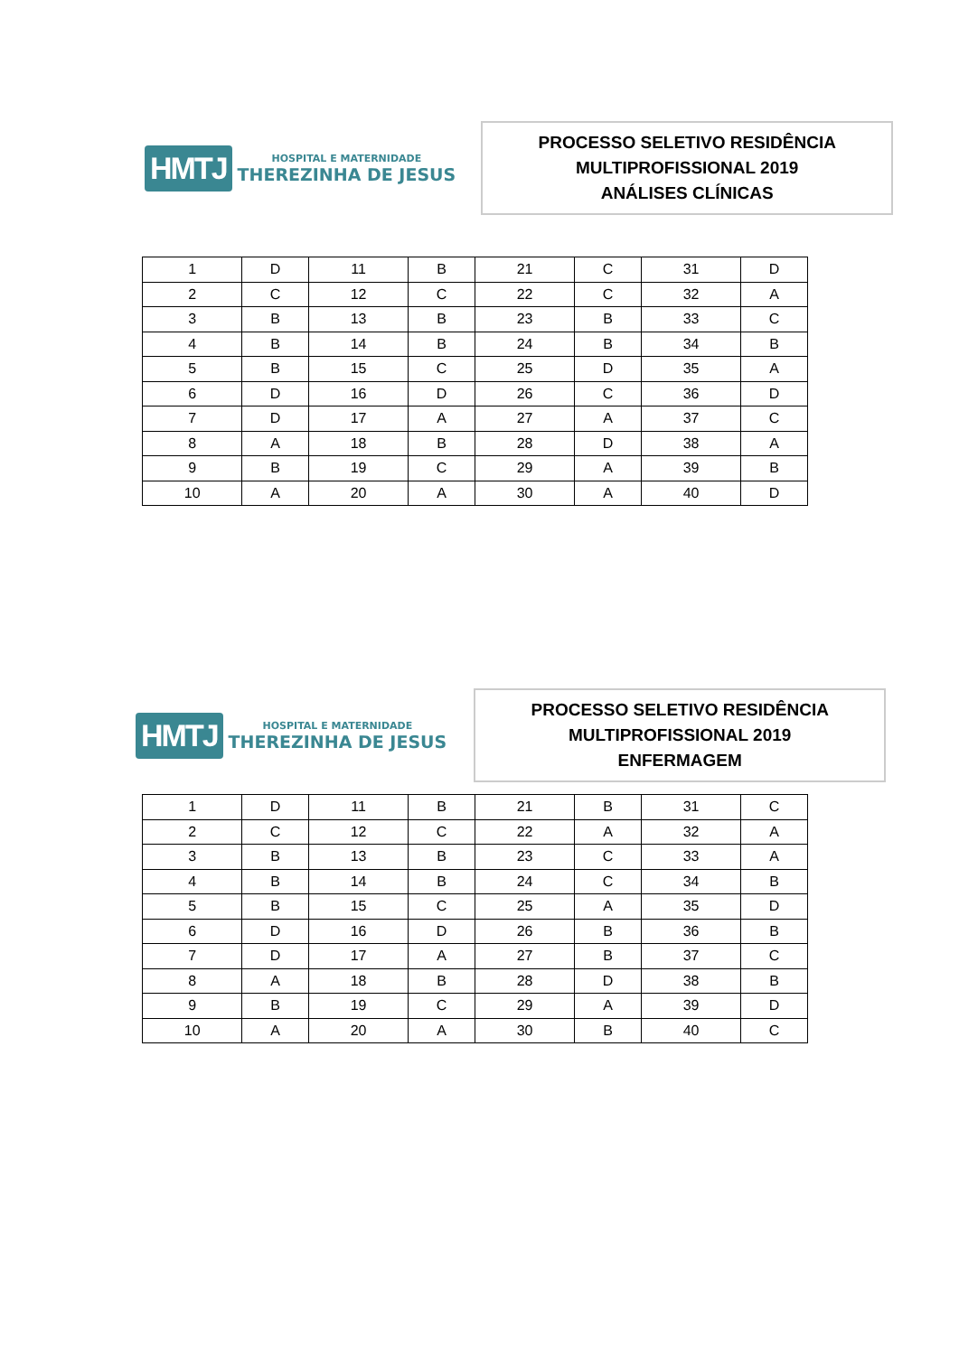HMTJ
HOSPITAL E MATERNIDADE
THEREZINHA DE JESUS
PROCESSO SELETIVO RESIDÊNCIA
MULTIPROFISSIONAL 2019
ANÁLISES CLÍNICAS
| 1 | D | 11 | B | 21 | C | 31 | D |
| 2 | C | 12 | C | 22 | C | 32 | A |
| 3 | B | 13 | B | 23 | B | 33 | C |
| 4 | B | 14 | B | 24 | B | 34 | B |
| 5 | B | 15 | C | 25 | D | 35 | A |
| 6 | D | 16 | D | 26 | C | 36 | D |
| 7 | D | 17 | A | 27 | A | 37 | C |
| 8 | A | 18 | B | 28 | D | 38 | A |
| 9 | B | 19 | C | 29 | A | 39 | B |
| 10 | A | 20 | A | 30 | A | 40 | D |
HMTJ
HOSPITAL E MATERNIDADE
THEREZINHA DE JESUS
PROCESSO SELETIVO RESIDÊNCIA
MULTIPROFISSIONAL 2019
ENFERMAGEM
| 1 | D | 11 | B | 21 | B | 31 | C |
| 2 | C | 12 | C | 22 | A | 32 | A |
| 3 | B | 13 | B | 23 | C | 33 | A |
| 4 | B | 14 | B | 24 | C | 34 | B |
| 5 | B | 15 | C | 25 | A | 35 | D |
| 6 | D | 16 | D | 26 | B | 36 | B |
| 7 | D | 17 | A | 27 | B | 37 | C |
| 8 | A | 18 | B | 28 | D | 38 | B |
| 9 | B | 19 | C | 29 | A | 39 | D |
| 10 | A | 20 | A | 30 | B | 40 | C |